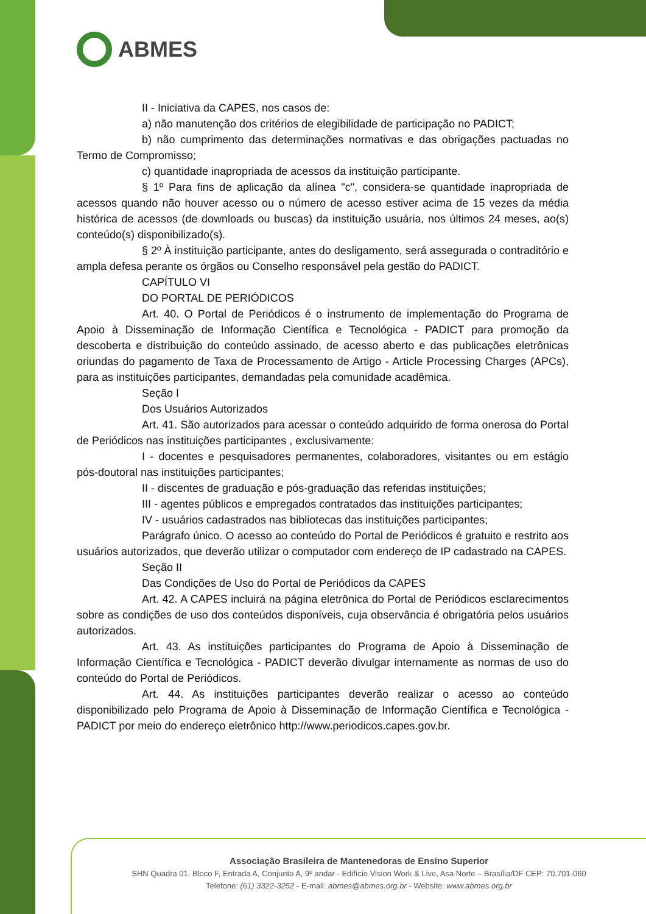ABMES
II - Iniciativa da CAPES, nos casos de:
a) não manutenção dos critérios de elegibilidade de participação no PADICT;
b) não cumprimento das determinações normativas e das obrigações pactuadas no Termo de Compromisso;
c) quantidade inapropriada de acessos da instituição participante.
§ 1º Para fins de aplicação da alínea "c", considera-se quantidade inapropriada de acessos quando não houver acesso ou o número de acesso estiver acima de 15 vezes da média histórica de acessos (de downloads ou buscas) da instituição usuária, nos últimos 24 meses, ao(s) conteúdo(s) disponibilizado(s).
§ 2º À instituição participante, antes do desligamento, será assegurada o contraditório e ampla defesa perante os órgãos ou Conselho responsável pela gestão do PADICT.
CAPÍTULO VI
DO PORTAL DE PERIÓDICOS
Art. 40. O Portal de Periódicos é o instrumento de implementação do Programa de Apoio à Disseminação de Informação Científica e Tecnológica - PADICT para promoção da descoberta e distribuição do conteúdo assinado, de acesso aberto e das publicações eletrônicas oriundas do pagamento de Taxa de Processamento de Artigo - Article Processing Charges (APCs), para as instituições participantes, demandadas pela comunidade acadêmica.
Seção I
Dos Usuários Autorizados
Art. 41. São autorizados para acessar o conteúdo adquirido de forma onerosa do Portal de Periódicos nas instituições participantes , exclusivamente:
I - docentes e pesquisadores permanentes, colaboradores, visitantes ou em estágio pós-doutoral nas instituições participantes;
II - discentes de graduação e pós-graduação das referidas instituições;
III - agentes públicos e empregados contratados das instituições participantes;
IV - usuários cadastrados nas bibliotecas das instituições participantes;
Parágrafo único. O acesso ao conteúdo do Portal de Periódicos é gratuito e restrito aos usuários autorizados, que deverão utilizar o computador com endereço de IP cadastrado na CAPES.
Seção II
Das Condições de Uso do Portal de Periódicos da CAPES
Art. 42. A CAPES incluirá na página eletrônica do Portal de Periódicos esclarecimentos sobre as condições de uso dos conteúdos disponíveis, cuja observância é obrigatória pelos usuários autorizados.
Art. 43. As instituições participantes do Programa de Apoio à Disseminação de Informação Científica e Tecnológica - PADICT deverão divulgar internamente as normas de uso do conteúdo do Portal de Periódicos.
Art. 44. As instituições participantes deverão realizar o acesso ao conteúdo disponibilizado pelo Programa de Apoio à Disseminação de Informação Científica e Tecnológica - PADICT por meio do endereço eletrônico http://www.periodicos.capes.gov.br.
Associação Brasileira de Mantenedoras de Ensino Superior
SHN Quadra 01, Bloco F, Entrada A, Conjunto A, 9º andar - Edifício Vision Work & Live, Asa Norte – Brasília/DF CEP: 70.701-060
Telefone: (61) 3322-3252 - E-mail: abmes@abmes.org.br - Website: www.abmes.org.br